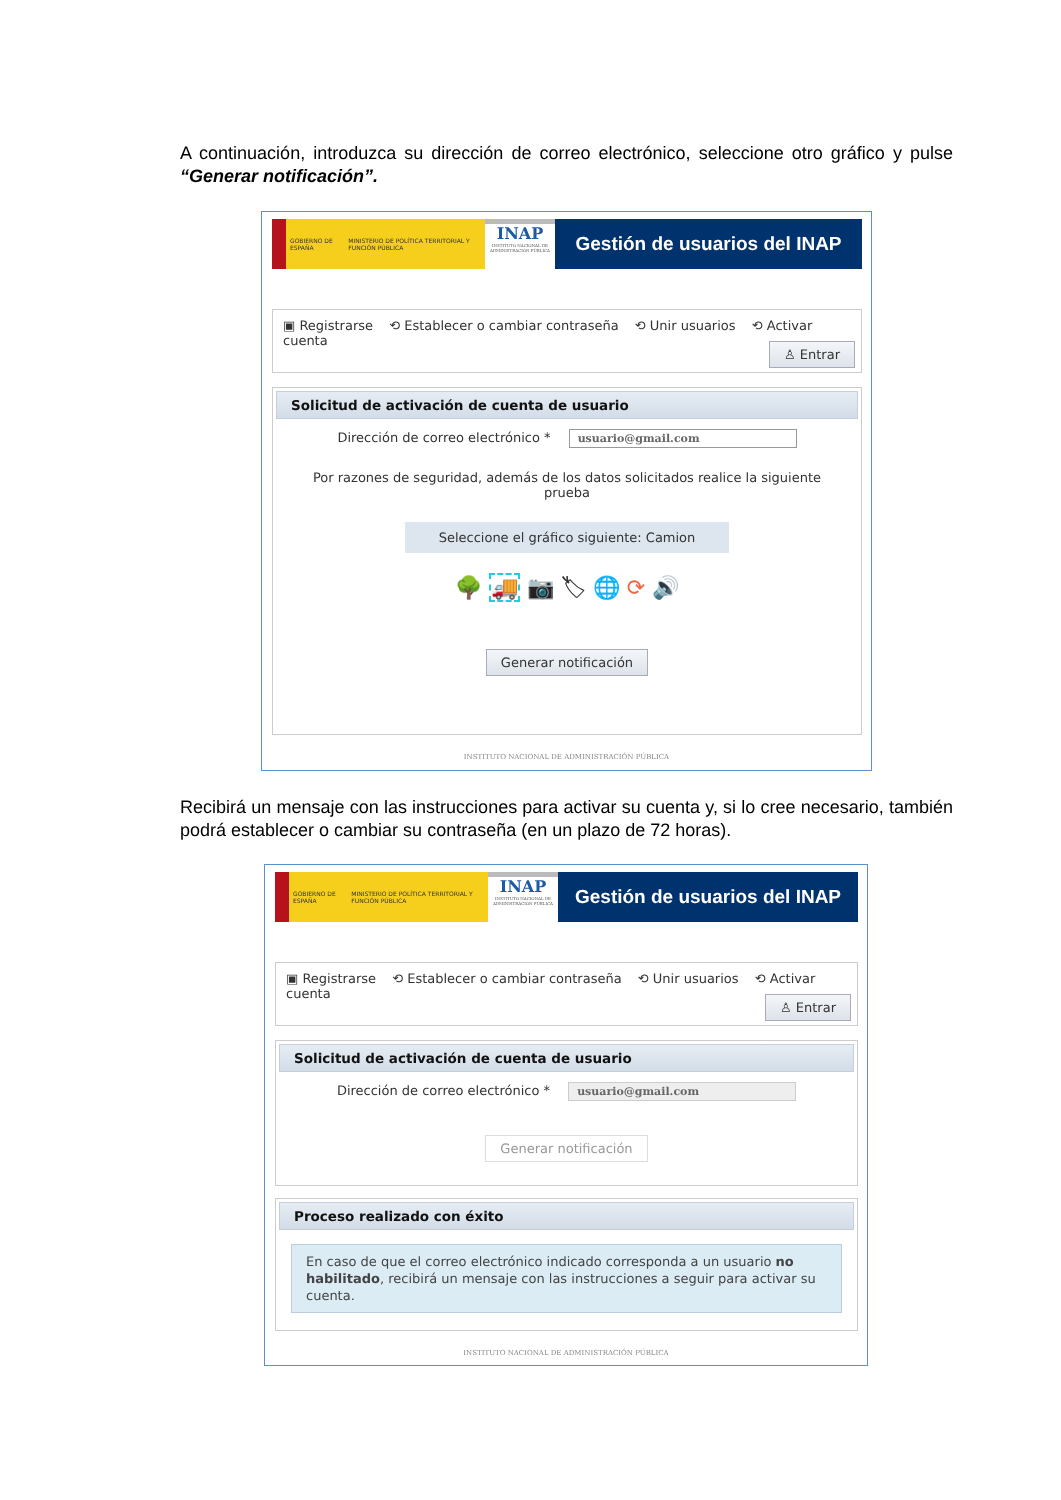A continuación, introduzca su dirección de correo electrónico, seleccione otro gráfico y pulse “Generar notificación”.
GOBIERNO DE ESPAÑA MINISTERIO DE POLÍTICA TERRITORIAL Y FUNCIÓN PÚBLICA
INAP
INSTITUTO NACIONAL DE ADMINISTRACIÓN PÚBLICA
Gestión de usuarios del INAP
▣ Registrarse ⟲ Establecer o cambiar contraseña ⟲ Unir usuarios ⟲ Activar cuenta
♙ Entrar
Solicitud de activación de cuenta de usuario
Dirección de correo electrónico * usuario@gmail.com
Por razones de seguridad, además de los datos solicitados realice la siguiente prueba
Seleccione el gráfico siguiente: Camion
🌳 🚚 📷 🏷 🌐 ⟳ 🔊
Generar notificación
INSTITUTO NACIONAL DE ADMINISTRACIÓN PÚBLICA
Recibirá un mensaje con las instrucciones para activar su cuenta y, si lo cree necesario, también podrá establecer o cambiar su contraseña (en un plazo de 72 horas).
GOBIERNO DE ESPAÑA MINISTERIO DE POLÍTICA TERRITORIAL Y FUNCIÓN PÚBLICA
INAP
INSTITUTO NACIONAL DE ADMINISTRACIÓN PÚBLICA
Gestión de usuarios del INAP
▣ Registrarse ⟲ Establecer o cambiar contraseña ⟲ Unir usuarios ⟲ Activar cuenta
♙ Entrar
Solicitud de activación de cuenta de usuario
Dirección de correo electrónico * usuario@gmail.com
Generar notificación
Proceso realizado con éxito
En caso de que el correo electrónico indicado corresponda a un usuario no habilitado, recibirá un mensaje con las instrucciones a seguir para activar su cuenta.
INSTITUTO NACIONAL DE ADMINISTRACIÓN PÚBLICA